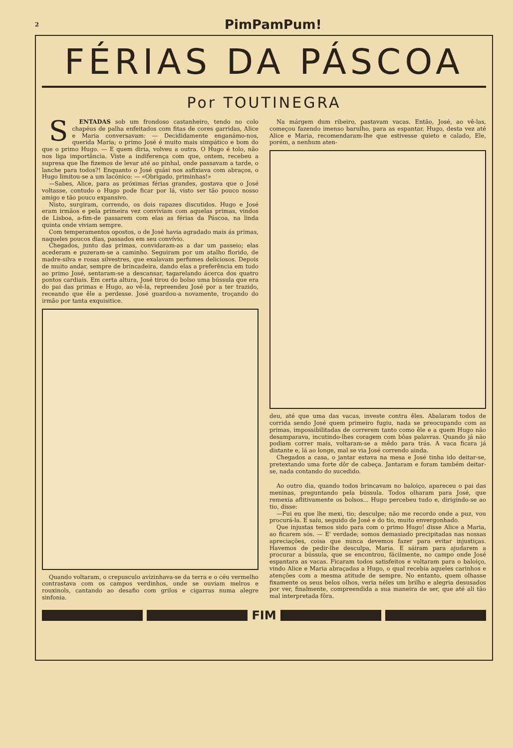2 PimPamPum!
FÉRIAS DA PÁSCOA
Por TOUTINEGRA
SENTADAS sob um frondoso castanheiro, tendo no colo chapéus de palha enfeitados com fitas de cores garridas, Alice e Maria conversavam: — Decididamente enganámo-nos, querida Maria; o primo José é muito mais simpático e bom do que o primo Hugo. — E quem diria, volveu a outra. O Hugo é tolo, não nos liga importância. Viste a indiferença com que, ontem, recebeu a supresa que lhe fizemos de levar até ao pinhal, onde passavam a tarde, o lanche para todos?! Enquanto o José quási nos asfixiava com abraços, o Hugo limitou-se a um lacónico: — «Obrigado, priminhas!»
—Sabes, Alice, para as próximas férias grandes, gostava que o José voltasse, contudo o Hugo pode ficar por lá, visto ser tão pouco nosso amigo e tão pouco expansivo.
Nisto, surgiram, correndo, os dois rapazes discutidos. Hugo e José eram irmãos e pela primeira vez conviviam com aquelas primas, vindos de Lisboa, a-fim-de passarem com elas as férias da Páscoa, na linda quinta onde viviam sempre.
Com temperamentos opostos, o de José havia agradado mais ás primas, naqueles poucos dias, passados em seu convívio.
Chegados, junto das primas, convidaram-as a dar um passeio; elas acederam e puzeram-se a caminho. Seguiram por um atalho florido, de madre-silva e rosas silvestres, que exalavam perfumes deliciosos. Depois de muito andar, sempre de brincadeira, dando elas a preferência em tudo ao primo José, sentaram-se a descansar, tagarelando ácerca dos quatro pontos cardiais. Em certa altura, José tirou do bolso uma bússula que era do pai das primas e Hugo, ao vê-la, repreendeu José por a ter trazido, receando que êle a perdesse. José guardou-a novamente, troçando do irmão por tanta exquisitice.
Quando voltaram, o crepusculo avizinhava-se da terra e o céu vermelho contrastava com os campos verdinhos, onde se ouviam melros e rouxinols, cantando ao desafio com grilos e cigarras numa alegre sinfonia.
Na márgem dum ribeiro, pastavam vacas. Então, José, ao vê-las, começou fazendo imenso barulho, para as espantar. Hugo, desta vez até Alice e Maria, recomendaram-lhe que estivesse quieto e calado, Ele, porém, a nenhum aten-
deu, até que uma das vacas, investe contra êles. Abalaram todos de corrida sendo José quem primeiro fugiu, nada se preocupando com as primas, impossibilitadas de correrem tanto como êle e a quem Hugo não desamparava, incutindo-lhes coragem com bôas palavras. Quando já não podiam correr mais, voltaram-se a mêdo para trás. A vaca ficara já distante e, lá ao longe, mal se via José correndo ainda.
Chegados a casa, o jantar estava na mesa e José tinha ido deitar-se, pretextando uma forte dôr de cabeça. Jantaram e foram também deitar-se, nada contando do sucedido.
Ao outro dia, quando todos brincavam no baloiço, apareceu o pai das meninas, preguntando pela bússula. Todos olharam para José, que remexia aflitivamente os bolsos... Hugo percebeu tudo e, dirigindo-se ao tio, disse:
—Fui eu que lhe mexi, tio; desculpe; não me recordo onde a puz, vou procurá-la. E saíu, seguido de José e do tio, muito envergonhado.
Que injustas temos sido para com o primo Hugo! disse Alice a Maria, ao ficarem sós. — E' verdade; somos demasiado precipitadas nas nossas apreciações, coisa que nunca devemos fazer para evitar injustiças. Havemos de pedir-lhe desculpa, Maria. E sáiram para ajudarem a procurar a bússula, que se encontrou, fácilmente, no campo onde José espantara as vacas. Ficaram todos satisfeitos e voltaram para o baloiço, vindo Alice e Maria abraçadas a Hugo, o qual recebia aqueles carinhos e atenções com a mesma atitude de sempre. No entanto, quem olhasse fixamente os seus belos olhos, veria néles um brilho e alegria desusados por ver, finalmente, compreendida a sua maneira de ser, que até ali tão mal interpretada fôra.
FIM